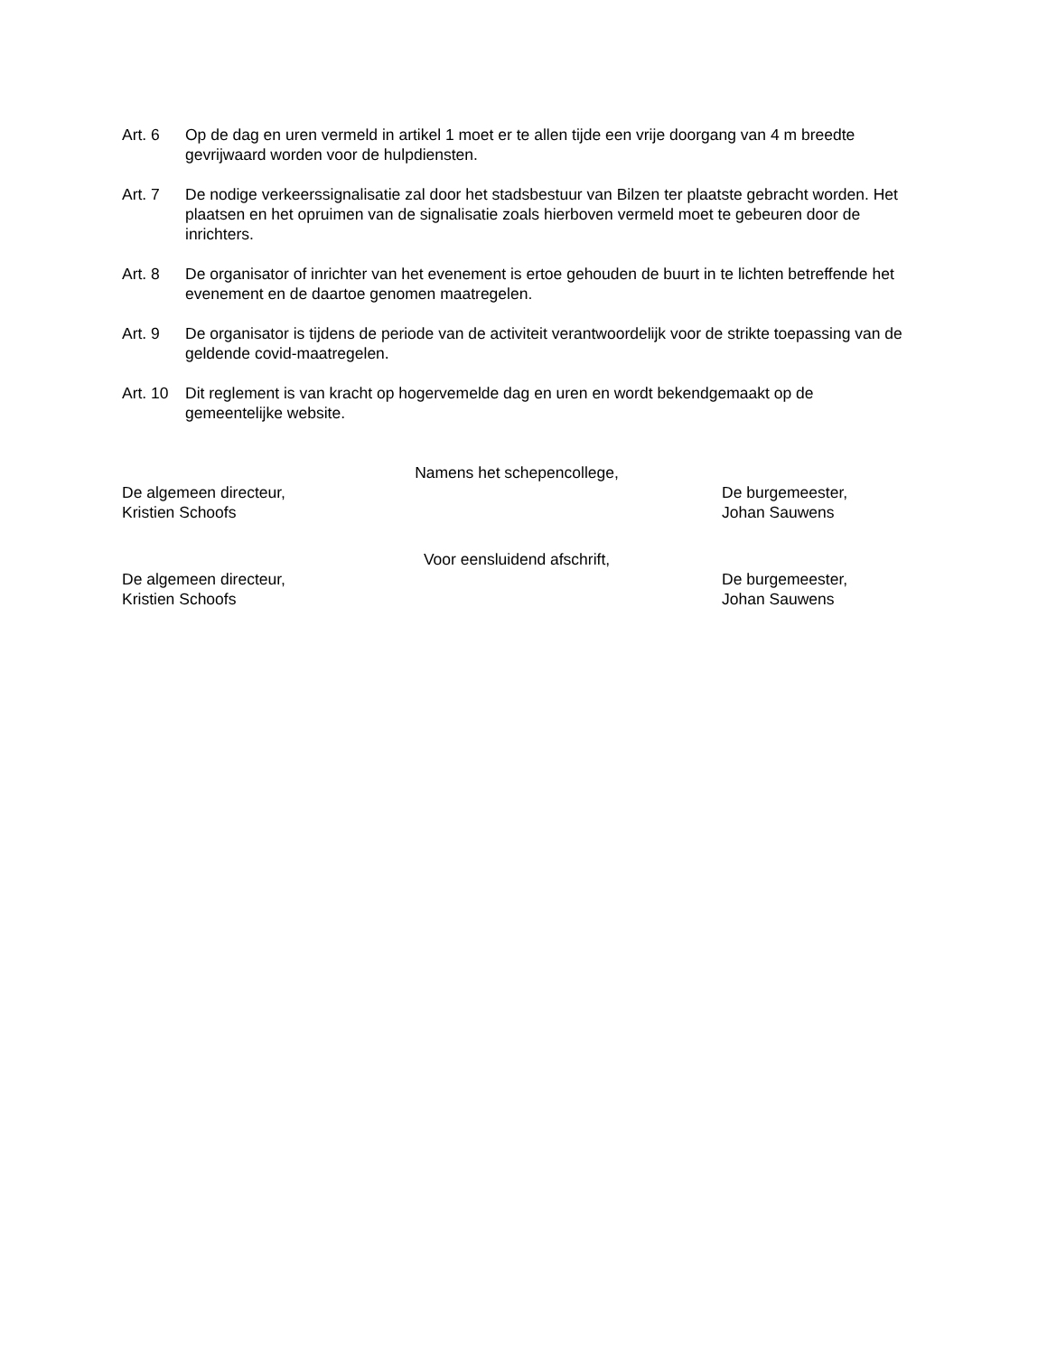Art. 6 Op de dag en uren vermeld in artikel 1 moet er te allen tijde een vrije doorgang van 4 m breedte gevrijwaard worden voor de hulpdiensten.
Art. 7 De nodige verkeerssignalisatie zal door het stadsbestuur van Bilzen ter plaatste gebracht worden. Het plaatsen en het opruimen van de signalisatie zoals hierboven vermeld moet te gebeuren door de inrichters.
Art. 8 De organisator of inrichter van het evenement is ertoe gehouden de buurt in te lichten betreffende het evenement en de daartoe genomen maatregelen.
Art. 9 De organisator is tijdens de periode van de activiteit verantwoordelijk voor de strikte toepassing van de geldende covid-maatregelen.
Art. 10
Dit reglement is van kracht op hogervemelde dag en uren en wordt bekendgemaakt op de gemeentelijke website.
Namens het schepencollege,
De algemeen directeur,
Kristien Schoofs
De burgemeester,
Johan Sauwens
Voor eensluidend afschrift,
De algemeen directeur,
Kristien Schoofs
De burgemeester,
Johan Sauwens